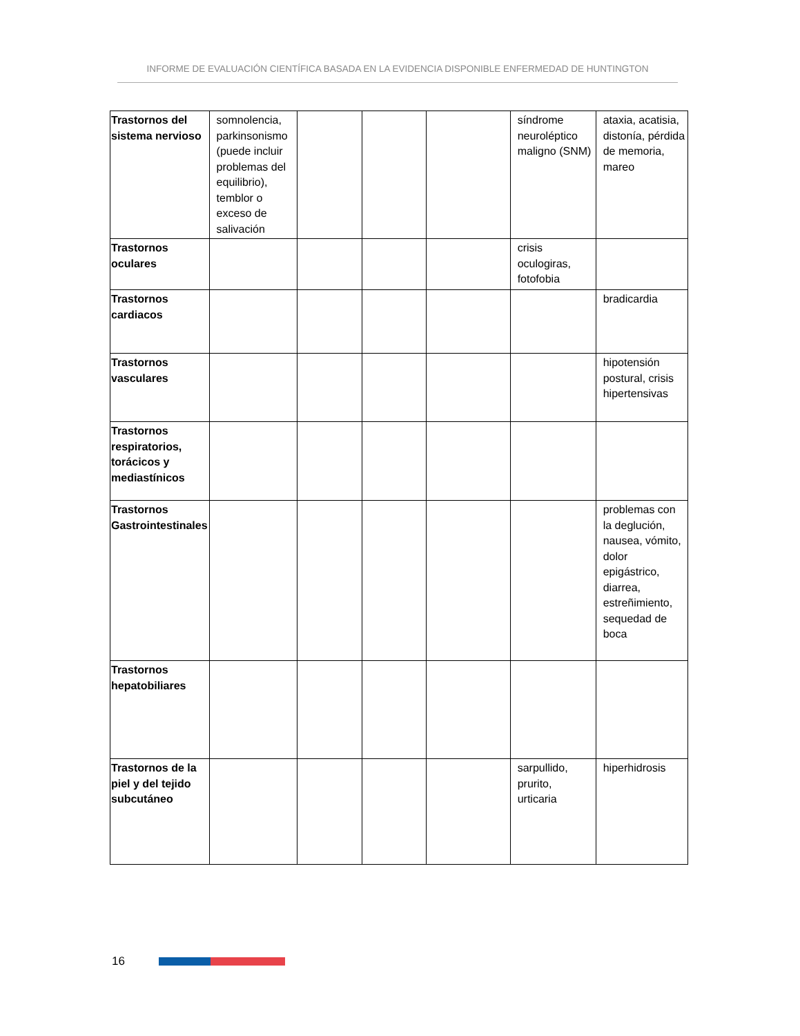INFORME DE EVALUACIÓN CIENTÍFICA BASADA EN LA EVIDENCIA DISPONIBLE ENFERMEDAD DE HUNTINGTON
| Trastornos del sistema nervioso | somnolencia, parkinsonismo (puede incluir problemas del equilibrio), temblor o exceso de salivación | | | | síndrome neuroléptico maligno (SNM) | ataxia, acatisia, distonía, pérdida de memoria, mareo |
| Trastornos oculares | | | | | crisis oculogiras, fotofobia | |
| Trastornos cardiacos | | | | | | bradicardia |
| Trastornos vasculares | | | | | | hipotensión postural, crisis hipertensivas |
| Trastornos respiratorios, torácicos y mediastínicos | | | | | | |
| Trastornos Gastrointestinales | | | | | | problemas con la deglución, nausea, vómito, dolor epigástrico, diarrea, estreñimiento, sequedad de boca |
| Trastornos hepatobiliares | | | | | | |
| Trastornos de la piel y del tejido subcutáneo | | | | | sarpullido, prurito, urticaria | hiperhidrosis |
16